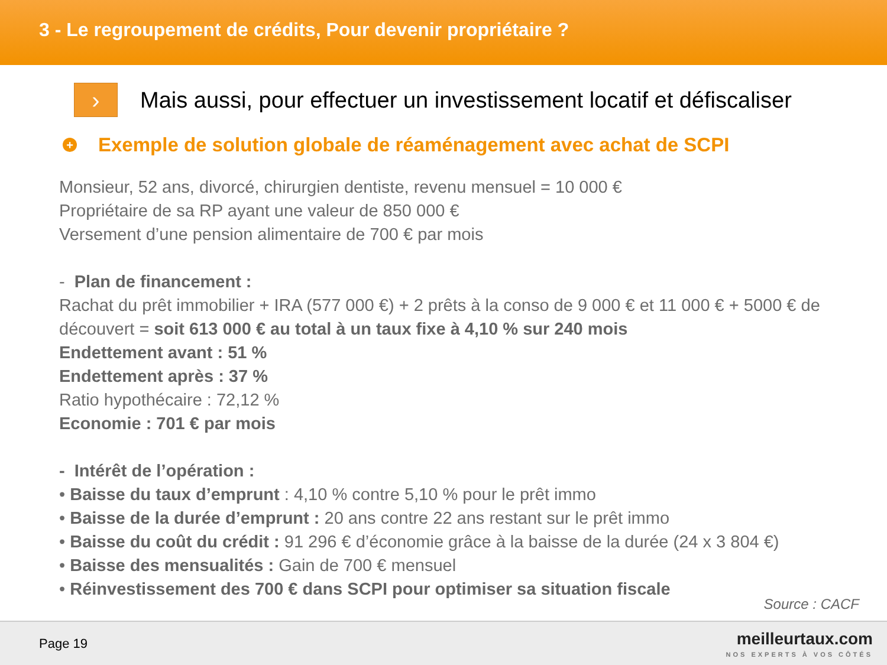3 - Le regroupement de crédits, Pour devenir propriétaire ?
›
Mais aussi, pour effectuer un investissement locatif et défiscaliser
+
Exemple de solution globale de réaménagement avec achat de SCPI
Monsieur, 52 ans, divorcé, chirurgien dentiste, revenu mensuel = 10 000 €
Propriétaire de sa RP ayant une valeur de 850 000 €
Versement d’une pension alimentaire de 700 € par mois
- Plan de financement :
Rachat du prêt immobilier + IRA (577 000 €) + 2 prêts à la conso de 9 000 € et 11 000 € + 5000 € de découvert = soit 613 000 € au total à un taux fixe à 4,10 % sur 240 mois
Endettement avant : 51 %
Endettement après : 37 %
Ratio hypothécaire : 72,12 %
Economie : 701 € par mois
- Intérêt de l’opération :
• Baisse du taux d’emprunt : 4,10 % contre 5,10 % pour le prêt immo
• Baisse de la durée d’emprunt : 20 ans contre 22 ans restant sur le prêt immo
• Baisse du coût du crédit : 91 296 € d’économie grâce à la baisse de la durée (24 x 3 804 €)
• Baisse des mensualités : Gain de 700 € mensuel
• Réinvestissement des 700 € dans SCPI pour optimiser sa situation fiscale
Source : CACF
Page 19
meilleurtaux.com
NOS EXPERTS À VOS CÔTÉS